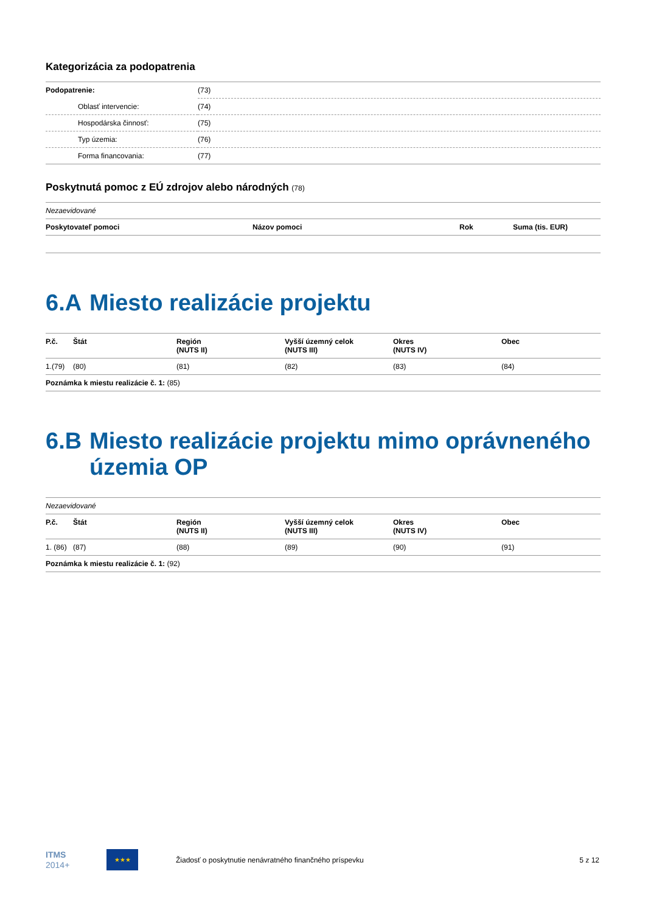Kategorizácia za podopatrenia
| Podopatrenie: | (73) |
| Oblasť intervencie: | (74) |
| Hospodárska činnosť: | (75) |
| Typ územia: | (76) |
| Forma financovania: | (77) |
Poskytnutá pomoc z EÚ zdrojov alebo národných (78)
| Nezaevidované | | | |
| Poskytovateľ pomoci | Názov pomoci | Rok | Suma (tis. EUR) |
6.A Miesto realizácie projektu
| P.č. | Štát | Región (NUTS II) | Vyšší územný celok (NUTS III) | Okres (NUTS IV) | Obec |
| --- | --- | --- | --- | --- | --- |
| 1.(79) | (80) | (81) | (82) | (83) | (84) |
| Poznámka k miestu realizácie č. 1: (85) | | | | | |
6.B Miesto realizácie projektu mimo oprávneného územia OP
| Nezaevidované | | | | | |
| P.č. | Štát | Región (NUTS II) | Vyšší územný celok (NUTS III) | Okres (NUTS IV) | Obec |
| 1. (86) | (87) | (88) | (89) | (90) | (91) |
| Poznámka k miestu realizácie č. 1: (92) | | | | | |
ITMS
2014+
★★★
Žiadosť o poskytnutie nenávratného finančného príspevku
5 z 12